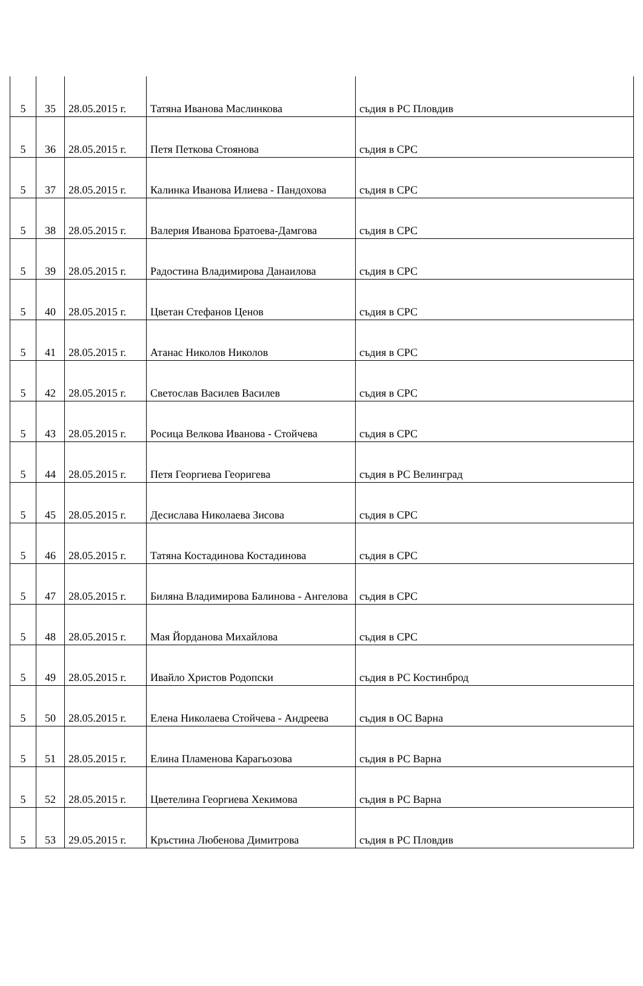| 5 | 35 | 28.05.2015 г. | Татяна Иванова Маслинкова | съдия в РС Пловдив |
| 5 | 36 | 28.05.2015 г. | Петя Петкова Стоянова | съдия в СРС |
| 5 | 37 | 28.05.2015 г. | Калинка Иванова Илиева - Пандохова | съдия в СРС |
| 5 | 38 | 28.05.2015 г. | Валерия Иванова Братоева-Дамгова | съдия в СРС |
| 5 | 39 | 28.05.2015 г. | Радостина Владимирова Данаилова | съдия в СРС |
| 5 | 40 | 28.05.2015 г. | Цветан Стефанов Ценов | съдия в СРС |
| 5 | 41 | 28.05.2015 г. | Атанас Николов Николов | съдия в СРС |
| 5 | 42 | 28.05.2015 г. | Светослав Василев Василев | съдия в СРС |
| 5 | 43 | 28.05.2015 г. | Росица Велкова Иванова - Стойчева | съдия в СРС |
| 5 | 44 | 28.05.2015 г. | Петя Георгиева Георигева | съдия в РС Велинград |
| 5 | 45 | 28.05.2015 г. | Десислава Николаева Зисова | съдия в СРС |
| 5 | 46 | 28.05.2015 г. | Татяна Костадинова Костадинова | съдия в СРС |
| 5 | 47 | 28.05.2015 г. | Биляна Владимирова Балинова - Ангелова | съдия в СРС |
| 5 | 48 | 28.05.2015 г. | Мая Йорданова Михайлова | съдия в СРС |
| 5 | 49 | 28.05.2015 г. | Ивайло Христов Родопски | съдия в РС Костинброд |
| 5 | 50 | 28.05.2015 г. | Елена Николаева Стойчева - Андреева | съдия в ОС Варна |
| 5 | 51 | 28.05.2015 г. | Елина Пламенова Карагьозова | съдия в РС Варна |
| 5 | 52 | 28.05.2015 г. | Цветелина Георгиева Хекимова | съдия в РС Варна |
| 5 | 53 | 29.05.2015 г. | Кръстина Любенова Димитрова | съдия в РС Пловдив |